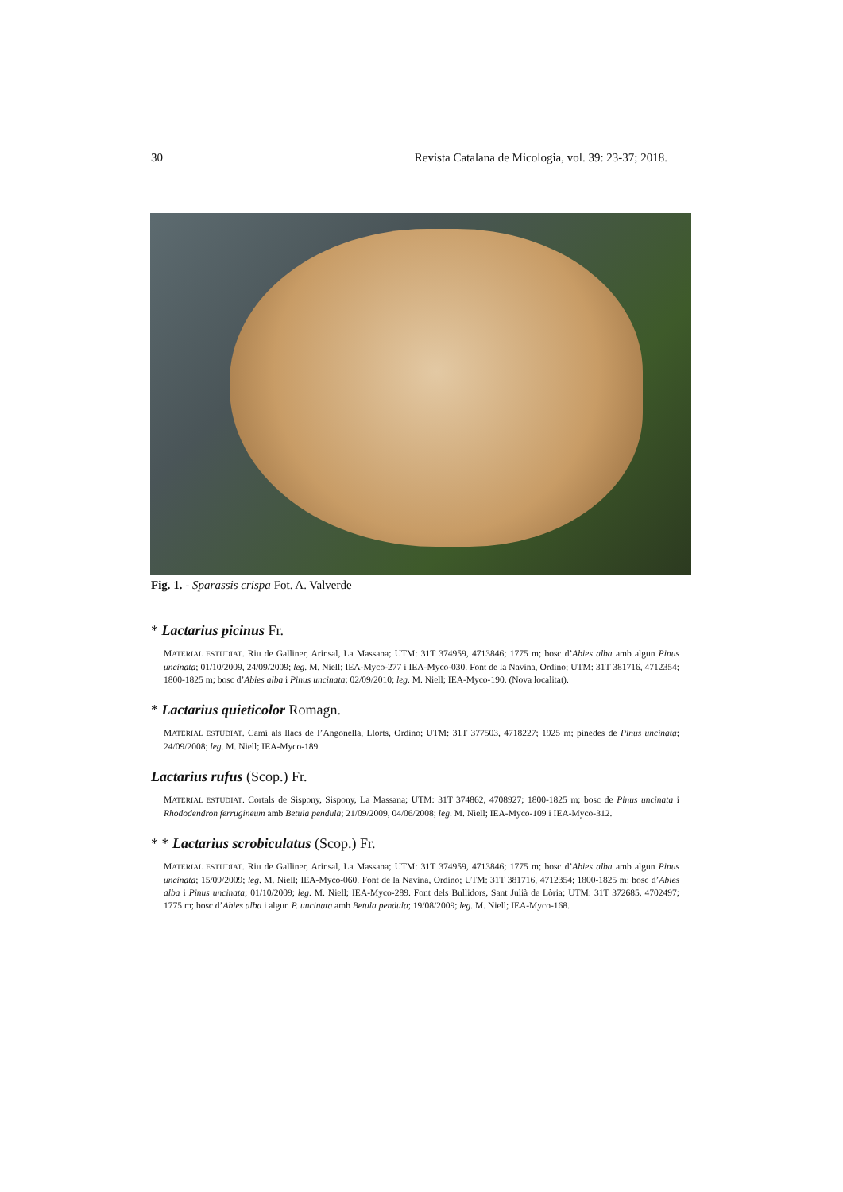30 Revista Catalana de Micologia, vol. 39: 23-37; 2018.
Fig. 1. - Sparassis crispa Fot. A. Valverde
* Lactarius picinus Fr.
MATERIAL ESTUDIAT. Riu de Galliner, Arinsal, La Massana; UTM: 31T 374959, 4713846; 1775 m; bosc d’Abies alba amb algun Pinus uncinata; 01/10/2009, 24/09/2009; leg. M. Niell; IEA-Myco-277 i IEA-Myco-030. Font de la Navina, Ordino; UTM: 31T 381716, 4712354; 1800-1825 m; bosc d’Abies alba i Pinus uncinata; 02/09/2010; leg. M. Niell; IEA-Myco-190. (Nova localitat).
* Lactarius quieticolor Romagn.
MATERIAL ESTUDIAT. Camí als llacs de l’Angonella, Llorts, Ordino; UTM: 31T 377503, 4718227; 1925 m; pinedes de Pinus uncinata; 24/09/2008; leg. M. Niell; IEA-Myco-189.
Lactarius rufus (Scop.) Fr.
MATERIAL ESTUDIAT. Cortals de Sispony, Sispony, La Massana; UTM: 31T 374862, 4708927; 1800-1825 m; bosc de Pinus uncinata i Rhododendron ferrugineum amb Betula pendula; 21/09/2009, 04/06/2008; leg. M. Niell; IEA-Myco-109 i IEA-Myco-312.
* * Lactarius scrobiculatus (Scop.) Fr.
MATERIAL ESTUDIAT. Riu de Galliner, Arinsal, La Massana; UTM: 31T 374959, 4713846; 1775 m; bosc d’Abies alba amb algun Pinus uncinata; 15/09/2009; leg. M. Niell; IEA-Myco-060. Font de la Navina, Ordino; UTM: 31T 381716, 4712354; 1800-1825 m; bosc d’Abies alba i Pinus uncinata; 01/10/2009; leg. M. Niell; IEA-Myco-289. Font dels Bullidors, Sant Julià de Lòria; UTM: 31T 372685, 4702497; 1775 m; bosc d’Abies alba i algun P. uncinata amb Betula pendula; 19/08/2009; leg. M. Niell; IEA-Myco-168.